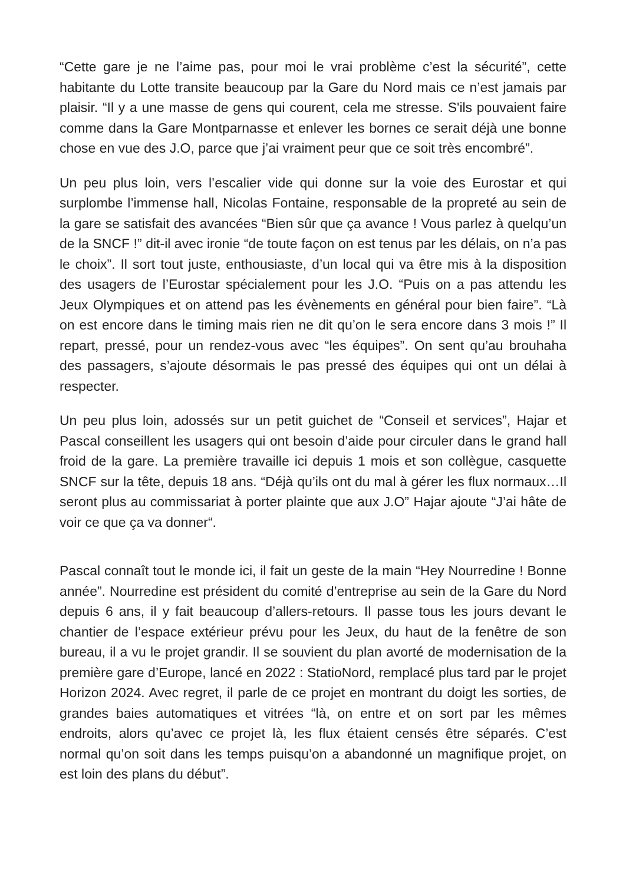“Cette gare je ne l’aime pas, pour moi le vrai problème c’est la sécurité”, cette habitante du Lotte transite beaucoup par la Gare du Nord mais ce n’est jamais par plaisir. “Il y a une masse de gens qui courent, cela me stresse. S'ils pouvaient faire comme dans la Gare Montparnasse et enlever les bornes ce serait déjà une bonne chose en vue des J.O, parce que j’ai vraiment peur que ce soit très encombré”.
Un peu plus loin, vers l’escalier vide qui donne sur la voie des Eurostar et qui surplombe l’immense hall, Nicolas Fontaine, responsable de la propreté au sein de la gare se satisfait des avancées “Bien sûr que ça avance ! Vous parlez à quelqu’un de la SNCF !” dit-il avec ironie “de toute façon on est tenus par les délais, on n’a pas le choix”. Il sort tout juste, enthousiaste, d’un local qui va être mis à la disposition des usagers de l’Eurostar spécialement pour les J.O. “Puis on a pas attendu les Jeux Olympiques et on attend pas les évènements en général pour bien faire”. “Là on est encore dans le timing mais rien ne dit qu’on le sera encore dans 3 mois !” Il repart, pressé, pour un rendez-vous avec “les équipes”. On sent qu’au brouhaha des passagers, s’ajoute désormais le pas pressé des équipes qui ont un délai à respecter.
Un peu plus loin, adossés sur un petit guichet de “Conseil et services”, Hajar et Pascal conseillent les usagers qui ont besoin d’aide pour circuler dans le grand hall froid de la gare. La première travaille ici depuis 1 mois et son collègue, casquette SNCF sur la tête, depuis 18 ans. “Déjà qu’ils ont du mal à gérer les flux normaux…Il seront plus au commissariat à porter plainte que aux J.O” Hajar ajoute “J’ai hâte de voir ce que ça va donner“.
Pascal connaît tout le monde ici, il fait un geste de la main “Hey Nourredine ! Bonne année”. Nourredine est président du comité d’entreprise au sein de la Gare du Nord depuis 6 ans, il y fait beaucoup d’allers-retours. Il passe tous les jours devant le chantier de l’espace extérieur prévu pour les Jeux, du haut de la fenêtre de son bureau, il a vu le projet grandir. Il se souvient du plan avorté de modernisation de la première gare d’Europe, lancé en 2022 : StatioNord, remplacé plus tard par le projet Horizon 2024. Avec regret, il parle de ce projet en montrant du doigt les sorties, de grandes baies automatiques et vitrées “là, on entre et on sort par les mêmes endroits, alors qu’avec ce projet là, les flux étaient censés être séparés. C’est normal qu’on soit dans les temps puisqu’on a abandonné un magnifique projet, on est loin des plans du début”.